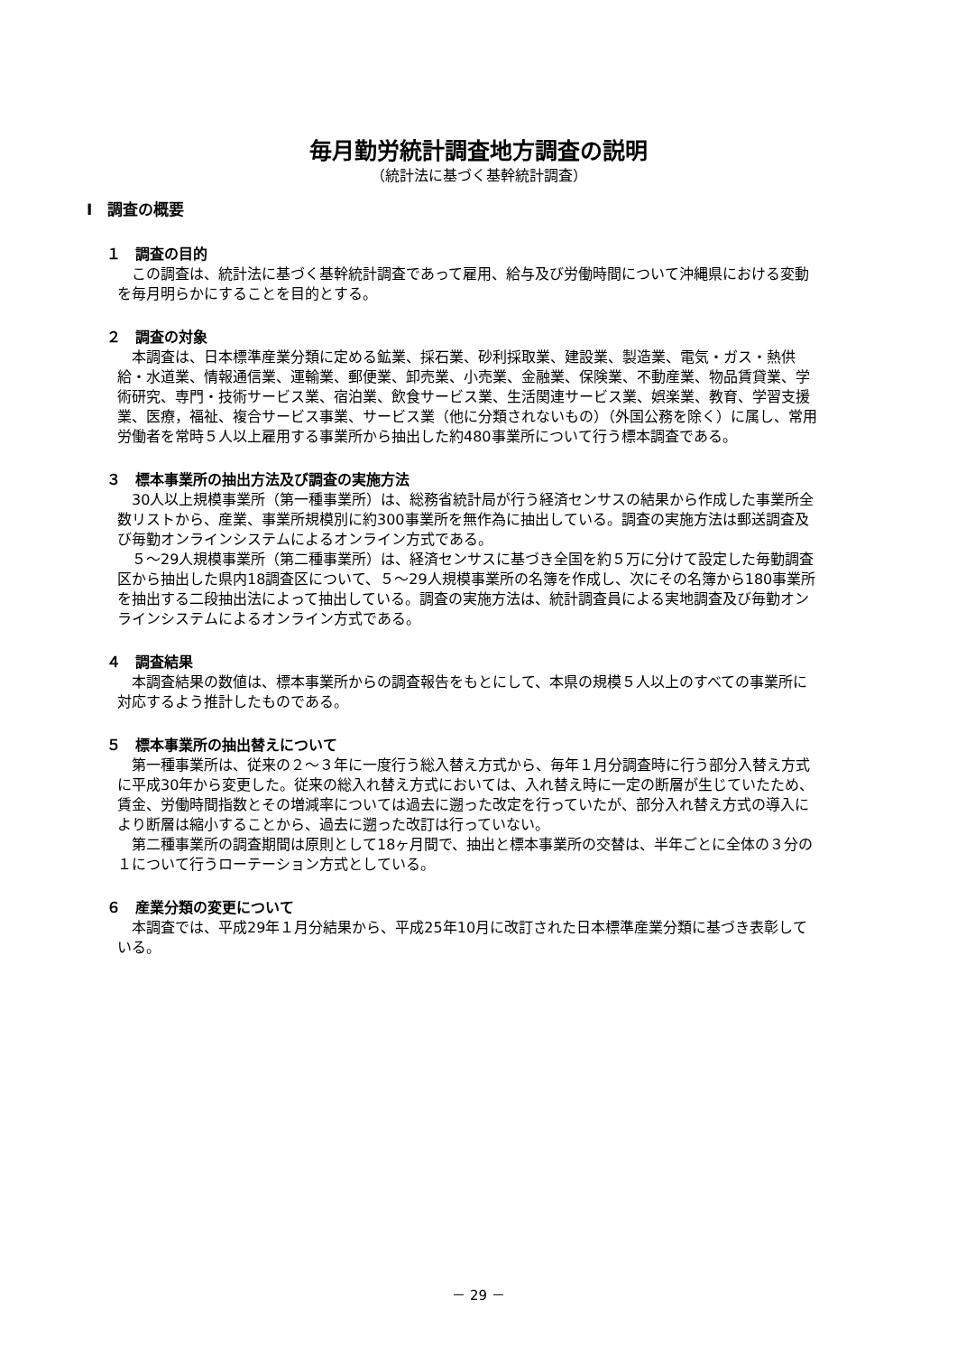毎月勤労統計調査地方調査の説明
（統計法に基づく基幹統計調査）
Ⅰ　調査の概要
１　調査の目的
この調査は、統計法に基づく基幹統計調査であって雇用、給与及び労働時間について沖縄県における変動を毎月明らかにすることを目的とする。
２　調査の対象
本調査は、日本標準産業分類に定める鉱業、採石業、砂利採取業、建設業、製造業、電気・ガス・熱供給・水道業、情報通信業、運輸業、郵便業、卸売業、小売業、金融業、保険業、不動産業、物品賃貸業、学術研究、専門・技術サービス業、宿泊業、飲食サービス業、生活関連サービス業、娯楽業、教育、学習支援業、医療，福祉、複合サービス事業、サービス業（他に分類されないもの）（外国公務を除く）に属し、常用労働者を常時５人以上雇用する事業所から抽出した約480事業所について行う標本調査である。
３　標本事業所の抽出方法及び調査の実施方法
30人以上規模事業所（第一種事業所）は、総務省統計局が行う経済センサスの結果から作成した事業所全数リストから、産業、事業所規模別に約300事業所を無作為に抽出している。調査の実施方法は郵送調査及び毎勤オンラインシステムによるオンライン方式である。
５～29人規模事業所（第二種事業所）は、経済センサスに基づき全国を約５万に分けて設定した毎勤調査区から抽出した県内18調査区について、５～29人規模事業所の名簿を作成し、次にその名簿から180事業所を抽出する二段抽出法によって抽出している。調査の実施方法は、統計調査員による実地調査及び毎勤オンラインシステムによるオンライン方式である。
４　調査結果
本調査結果の数値は、標本事業所からの調査報告をもとにして、本県の規模５人以上のすべての事業所に対応するよう推計したものである。
５　標本事業所の抽出替えについて
第一種事業所は、従来の２～３年に一度行う総入替え方式から、毎年１月分調査時に行う部分入替え方式に平成30年から変更した。従来の総入れ替え方式においては、入れ替え時に一定の断層が生じていたため、賃金、労働時間指数とその増減率については過去に遡った改定を行っていたが、部分入れ替え方式の導入により断層は縮小することから、過去に遡った改訂は行っていない。
第二種事業所の調査期間は原則として18ヶ月間で、抽出と標本事業所の交替は、半年ごとに全体の３分の１について行うローテーション方式としている。
６　産業分類の変更について
本調査では、平成29年１月分結果から、平成25年10月に改訂された日本標準産業分類に基づき表彰している。
－ 29 －